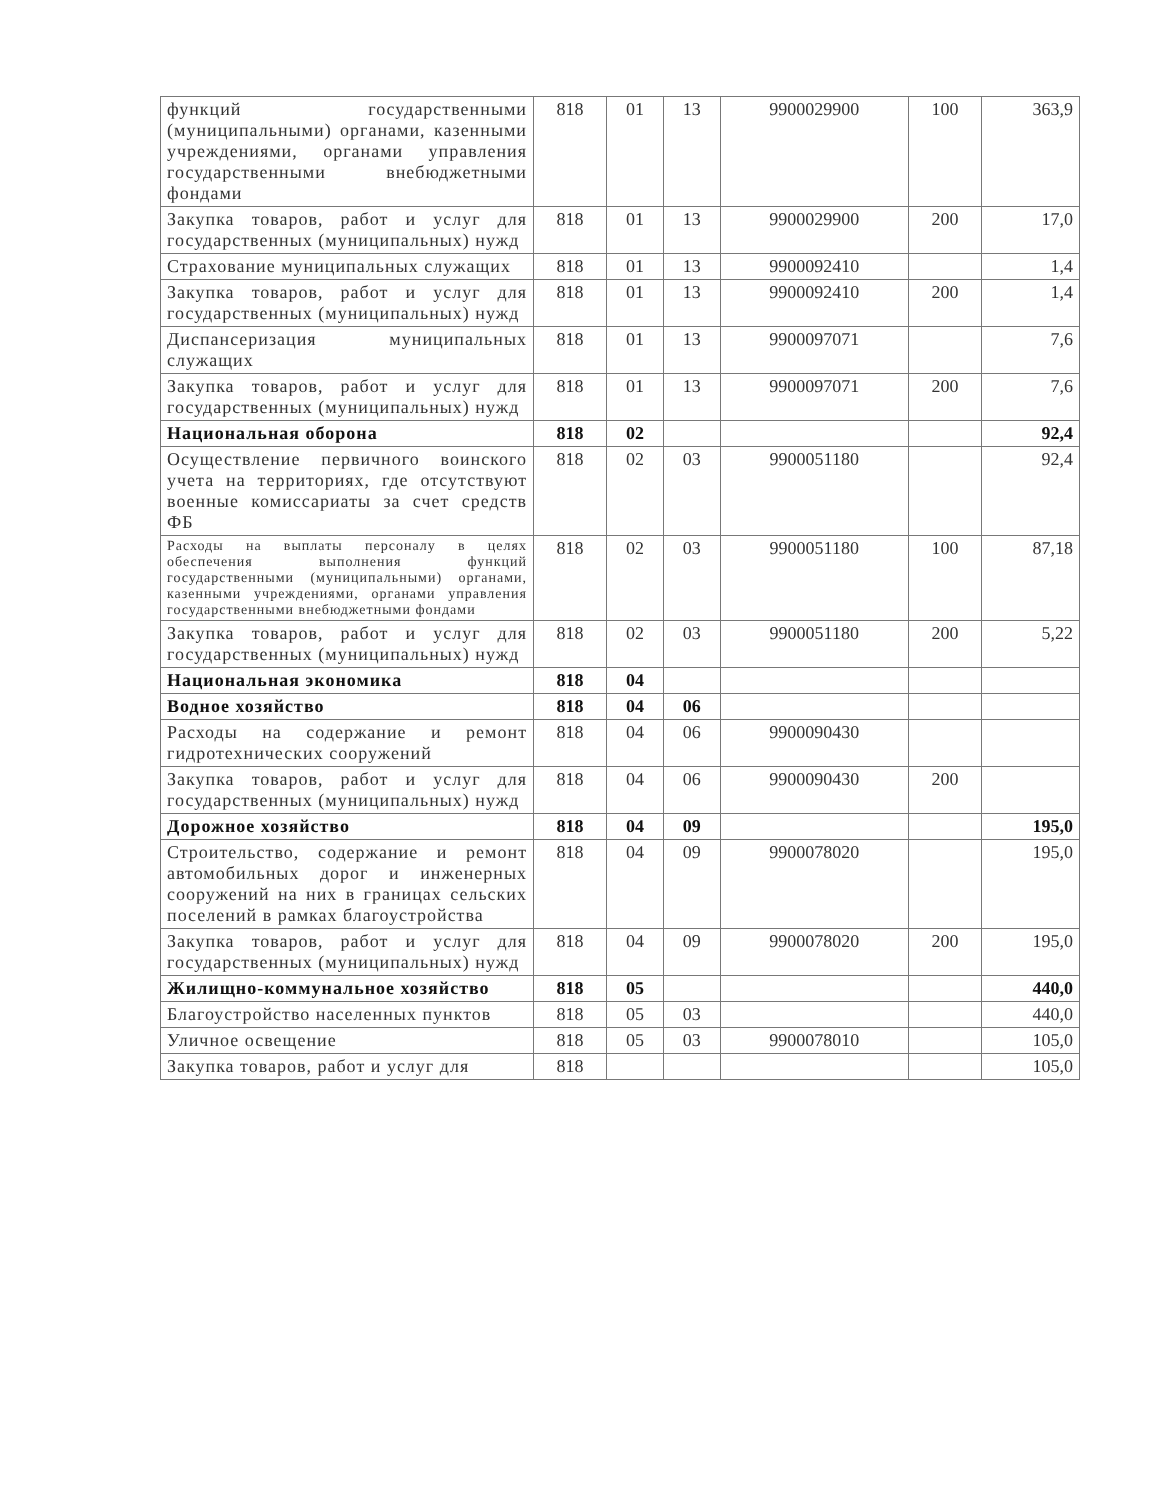| функций государственными (муниципальными) органами, казенными учреждениями, органами управления государственными внебюджетными фондами | 818 | 01 | 13 | 9900029900 | 100 | 363,9 |
| Закупка товаров, работ и услуг для государственных (муниципальных) нужд | 818 | 01 | 13 | 9900029900 | 200 | 17,0 |
| Страхование муниципальных служащих | 818 | 01 | 13 | 9900092410 | | 1,4 |
| Закупка товаров, работ и услуг для государственных (муниципальных) нужд | 818 | 01 | 13 | 9900092410 | 200 | 1,4 |
| Диспансеризация муниципальных служащих | 818 | 01 | 13 | 9900097071 | | 7,6 |
| Закупка товаров, работ и услуг для государственных (муниципальных) нужд | 818 | 01 | 13 | 9900097071 | 200 | 7,6 |
| Национальная оборона | 818 | 02 | | | | 92,4 |
| Осуществление первичного воинского учета на территориях, где отсутствуют военные комиссариаты за счет средств ФБ | 818 | 02 | 03 | 9900051180 | | 92,4 |
| Расходы на выплаты персоналу в целях обеспечения выполнения функций государственными (муниципальными) органами, казенными учреждениями, органами управления государственными внебюджетными фондами | 818 | 02 | 03 | 9900051180 | 100 | 87,18 |
| Закупка товаров, работ и услуг для государственных (муниципальных) нужд | 818 | 02 | 03 | 9900051180 | 200 | 5,22 |
| Национальная экономика | 818 | 04 | | | | |
| Водное хозяйство | 818 | 04 | 06 | | | |
| Расходы на содержание и ремонт гидротехнических сооружений | 818 | 04 | 06 | 9900090430 | | |
| Закупка товаров, работ и услуг для государственных (муниципальных) нужд | 818 | 04 | 06 | 9900090430 | 200 | |
| Дорожное хозяйство | 818 | 04 | 09 | | | 195,0 |
| Строительство, содержание и ремонт автомобильных дорог и инженерных сооружений на них в границах сельских поселений в рамках благоустройства | 818 | 04 | 09 | 9900078020 | | 195,0 |
| Закупка товаров, работ и услуг для государственных (муниципальных) нужд | 818 | 04 | 09 | 9900078020 | 200 | 195,0 |
| Жилищно-коммунальное хозяйство | 818 | 05 | | | | 440,0 |
| Благоустройство населенных пунктов | 818 | 05 | 03 | | | 440,0 |
| Уличное освещение | 818 | 05 | 03 | 9900078010 | | 105,0 |
| Закупка товаров, работ и услуг для | 818 | | | | | 105,0 |